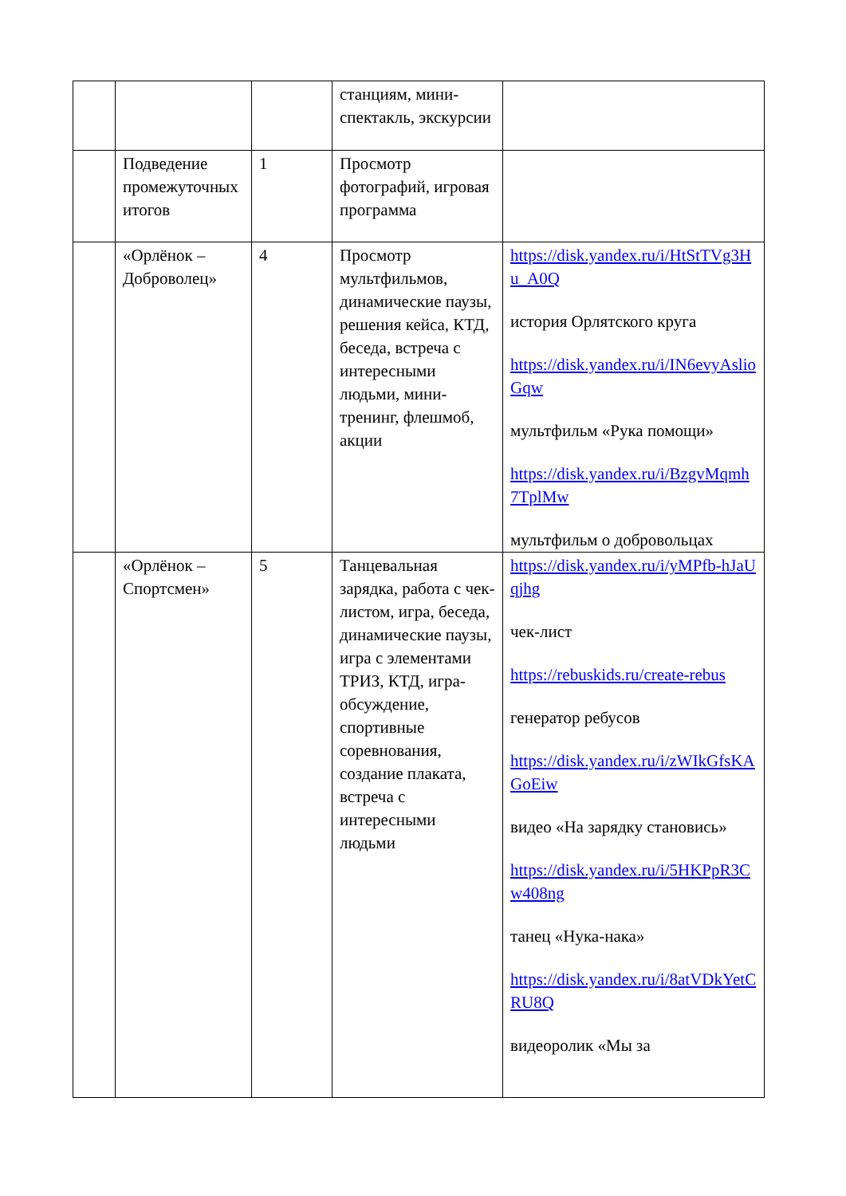| | | | станциям, мини-спектакль, экскурсии | |
| | Подведение промежуточных итогов | 1 | Просмотр фотографий, игровая программа | |
| | «Орлёнок – Доброволец» | 4 | Просмотр мультфильмов, динамические паузы, решения кейса, КТД, беседа, встреча с интересными людьми, мини-тренинг, флешмоб, акции | https://disk.yandex.ru/i/HtStTVg3Hu_A0Q история Орлятского круга https://disk.yandex.ru/i/IN6evyAslioGqw мультфильм «Рука помощи» https://disk.yandex.ru/i/BzgvMqmh7TplMw мультфильм о добровольцах |
| | «Орлёнок – Спортсмен» | 5 | Танцевальная зарядка, работа с чек-листом, игра, беседа, динамические паузы, игра с элементами ТРИЗ, КТД, игра-обсуждение, спортивные соревнования, создание плаката, встреча с интересными людьми | https://disk.yandex.ru/i/yMPfb-hJaUqjhg чек-лист https://rebuskids.ru/create-rebus генератор ребусов https://disk.yandex.ru/i/zWIkGfsKAGoEiw видео «На зарядку становись» https://disk.yandex.ru/i/5HKPpR3Cw408ng танец «Нука-нака» https://disk.yandex.ru/i/8atVDkYetCRU8Q видеоролик «Мы за |